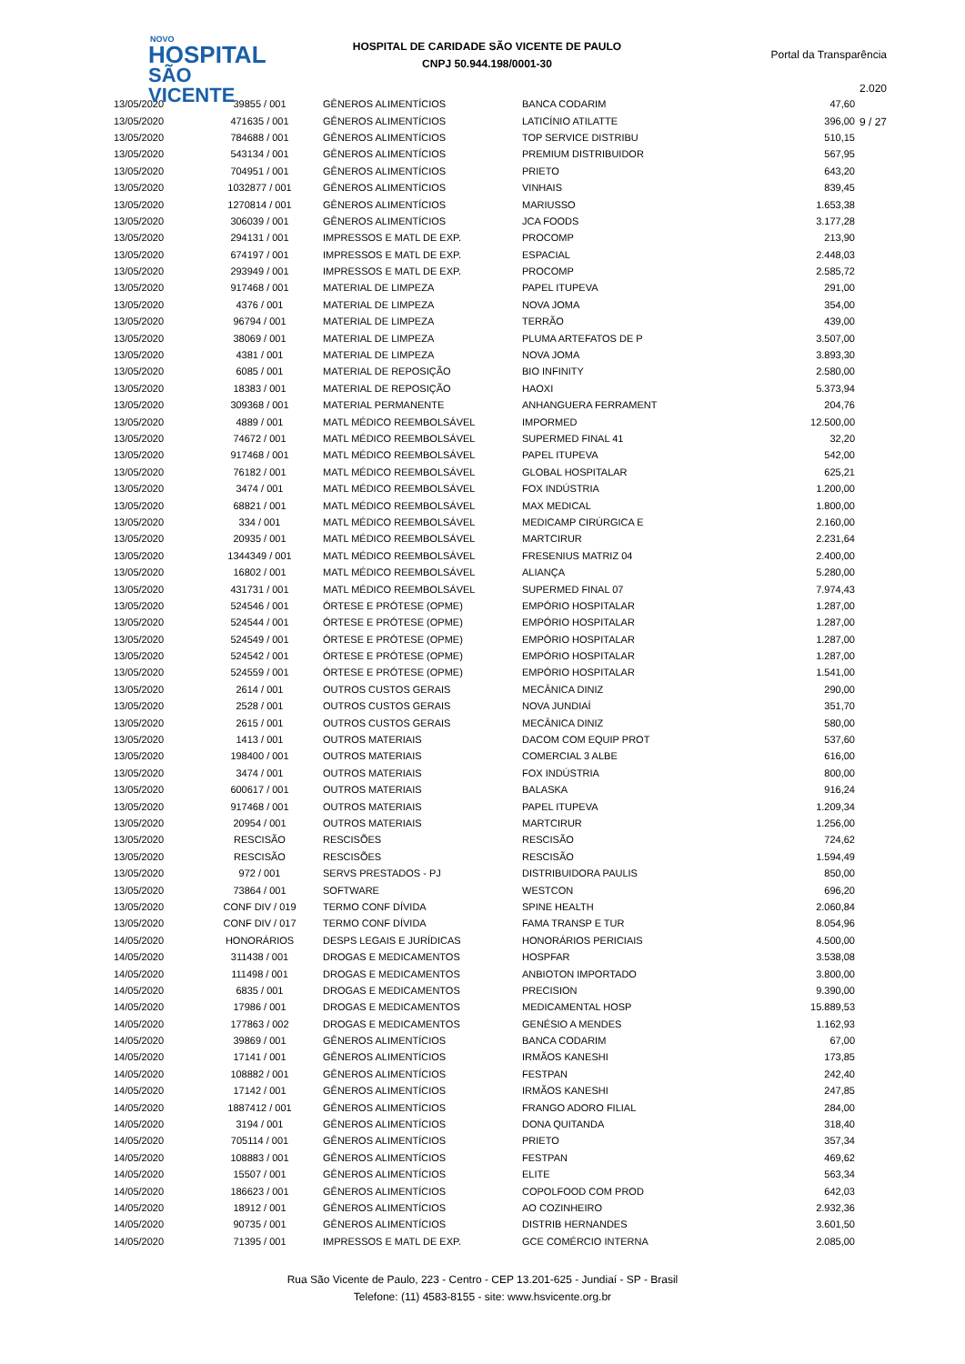NOVO
HOSPITAL
SÃO VICENTE
HOSPITAL DE CARIDADE SÃO VICENTE DE PAULO
CNPJ 50.944.198/0001-30
Portal da Transparência 2.020
9 / 27
| 13/05/2020 | 39855 / 001 | GÊNEROS ALIMENTÍCIOS | BANCA CODARIM | 47,60 |
| 13/05/2020 | 471635 / 001 | GÊNEROS ALIMENTÍCIOS | LATICÍNIO ATILATTE | 396,00 |
| 13/05/2020 | 784688 / 001 | GÊNEROS ALIMENTÍCIOS | TOP SERVICE DISTRIBU | 510,15 |
| 13/05/2020 | 543134 / 001 | GÊNEROS ALIMENTÍCIOS | PREMIUM DISTRIBUIDOR | 567,95 |
| 13/05/2020 | 704951 / 001 | GÊNEROS ALIMENTÍCIOS | PRIETO | 643,20 |
| 13/05/2020 | 1032877 / 001 | GÊNEROS ALIMENTÍCIOS | VINHAIS | 839,45 |
| 13/05/2020 | 1270814 / 001 | GÊNEROS ALIMENTÍCIOS | MARIUSSO | 1.653,38 |
| 13/05/2020 | 306039 / 001 | GÊNEROS ALIMENTÍCIOS | JCA FOODS | 3.177,28 |
| 13/05/2020 | 294131 / 001 | IMPRESSOS E MATL DE EXP. | PROCOMP | 213,90 |
| 13/05/2020 | 674197 / 001 | IMPRESSOS E MATL DE EXP. | ESPACIAL | 2.448,03 |
| 13/05/2020 | 293949 / 001 | IMPRESSOS E MATL DE EXP. | PROCOMP | 2.585,72 |
| 13/05/2020 | 917468 / 001 | MATERIAL DE LIMPEZA | PAPEL ITUPEVA | 291,00 |
| 13/05/2020 | 4376 / 001 | MATERIAL DE LIMPEZA | NOVA JOMA | 354,00 |
| 13/05/2020 | 96794 / 001 | MATERIAL DE LIMPEZA | TERRÃO | 439,00 |
| 13/05/2020 | 38069 / 001 | MATERIAL DE LIMPEZA | PLUMA ARTEFATOS DE P | 3.507,00 |
| 13/05/2020 | 4381 / 001 | MATERIAL DE LIMPEZA | NOVA JOMA | 3.893,30 |
| 13/05/2020 | 6085 / 001 | MATERIAL DE REPOSIÇÃO | BIO INFINITY | 2.580,00 |
| 13/05/2020 | 18383 / 001 | MATERIAL DE REPOSIÇÃO | HAOXI | 5.373,94 |
| 13/05/2020 | 309368 / 001 | MATERIAL PERMANENTE | ANHANGUERA FERRAMENT | 204,76 |
| 13/05/2020 | 4889 / 001 | MATL MÉDICO REEMBOLSÁVEL | IMPORMED | 12.500,00 |
| 13/05/2020 | 74672 / 001 | MATL MÉDICO REEMBOLSÁVEL | SUPERMED FINAL 41 | 32,20 |
| 13/05/2020 | 917468 / 001 | MATL MÉDICO REEMBOLSÁVEL | PAPEL ITUPEVA | 542,00 |
| 13/05/2020 | 76182 / 001 | MATL MÉDICO REEMBOLSÁVEL | GLOBAL HOSPITALAR | 625,21 |
| 13/05/2020 | 3474 / 001 | MATL MÉDICO REEMBOLSÁVEL | FOX INDÚSTRIA | 1.200,00 |
| 13/05/2020 | 68821 / 001 | MATL MÉDICO REEMBOLSÁVEL | MAX MEDICAL | 1.800,00 |
| 13/05/2020 | 334 / 001 | MATL MÉDICO REEMBOLSÁVEL | MEDICAMP CIRÚRGICA E | 2.160,00 |
| 13/05/2020 | 20935 / 001 | MATL MÉDICO REEMBOLSÁVEL | MARTCIRUR | 2.231,64 |
| 13/05/2020 | 1344349 / 001 | MATL MÉDICO REEMBOLSÁVEL | FRESENIUS MATRIZ 04 | 2.400,00 |
| 13/05/2020 | 16802 / 001 | MATL MÉDICO REEMBOLSÁVEL | ALIANÇA | 5.280,00 |
| 13/05/2020 | 431731 / 001 | MATL MÉDICO REEMBOLSÁVEL | SUPERMED FINAL 07 | 7.974,43 |
| 13/05/2020 | 524546 / 001 | ÓRTESE E PRÓTESE (OPME) | EMPÓRIO HOSPITALAR | 1.287,00 |
| 13/05/2020 | 524544 / 001 | ÓRTESE E PRÓTESE (OPME) | EMPÓRIO HOSPITALAR | 1.287,00 |
| 13/05/2020 | 524549 / 001 | ÓRTESE E PRÓTESE (OPME) | EMPÓRIO HOSPITALAR | 1.287,00 |
| 13/05/2020 | 524542 / 001 | ÓRTESE E PRÓTESE (OPME) | EMPÓRIO HOSPITALAR | 1.287,00 |
| 13/05/2020 | 524559 / 001 | ÓRTESE E PRÓTESE (OPME) | EMPÓRIO HOSPITALAR | 1.541,00 |
| 13/05/2020 | 2614 / 001 | OUTROS CUSTOS GERAIS | MECÂNICA DINIZ | 290,00 |
| 13/05/2020 | 2528 / 001 | OUTROS CUSTOS GERAIS | NOVA JUNDIAÍ | 351,70 |
| 13/05/2020 | 2615 / 001 | OUTROS CUSTOS GERAIS | MECÂNICA DINIZ | 580,00 |
| 13/05/2020 | 1413 / 001 | OUTROS MATERIAIS | DACOM COM EQUIP PROT | 537,60 |
| 13/05/2020 | 198400 / 001 | OUTROS MATERIAIS | COMERCIAL 3 ALBE | 616,00 |
| 13/05/2020 | 3474 / 001 | OUTROS MATERIAIS | FOX INDÚSTRIA | 800,00 |
| 13/05/2020 | 600617 / 001 | OUTROS MATERIAIS | BALASKA | 916,24 |
| 13/05/2020 | 917468 / 001 | OUTROS MATERIAIS | PAPEL ITUPEVA | 1.209,34 |
| 13/05/2020 | 20954 / 001 | OUTROS MATERIAIS | MARTCIRUR | 1.256,00 |
| 13/05/2020 | RESCISÃO | RESCISÕES | RESCISÃO | 724,62 |
| 13/05/2020 | RESCISÃO | RESCISÕES | RESCISÃO | 1.594,49 |
| 13/05/2020 | 972 / 001 | SERVS PRESTADOS - PJ | DISTRIBUIDORA PAULIS | 850,00 |
| 13/05/2020 | 73864 / 001 | SOFTWARE | WESTCON | 696,20 |
| 13/05/2020 | CONF DIV / 019 | TERMO CONF DÍVIDA | SPINE HEALTH | 2.060,84 |
| 13/05/2020 | CONF DIV / 017 | TERMO CONF DÍVIDA | FAMA TRANSP E TUR | 8.054,96 |
| 14/05/2020 | HONORÁRIOS | DESPS LEGAIS E JURÍDICAS | HONORÁRIOS PERICIAIS | 4.500,00 |
| 14/05/2020 | 311438 / 001 | DROGAS E MEDICAMENTOS | HOSPFAR | 3.538,08 |
| 14/05/2020 | 111498 / 001 | DROGAS E MEDICAMENTOS | ANBIOTON IMPORTADO | 3.800,00 |
| 14/05/2020 | 6835 / 001 | DROGAS E MEDICAMENTOS | PRECISION | 9.390,00 |
| 14/05/2020 | 17986 / 001 | DROGAS E MEDICAMENTOS | MEDICAMENTAL HOSP | 15.889,53 |
| 14/05/2020 | 177863 / 002 | DROGAS E MEDICAMENTOS | GENÉSIO A MENDES | 1.162,93 |
| 14/05/2020 | 39869 / 001 | GÊNEROS ALIMENTÍCIOS | BANCA CODARIM | 67,00 |
| 14/05/2020 | 17141 / 001 | GÊNEROS ALIMENTÍCIOS | IRMÃOS KANESHI | 173,85 |
| 14/05/2020 | 108882 / 001 | GÊNEROS ALIMENTÍCIOS | FESTPAN | 242,40 |
| 14/05/2020 | 17142 / 001 | GÊNEROS ALIMENTÍCIOS | IRMÃOS KANESHI | 247,85 |
| 14/05/2020 | 1887412 / 001 | GÊNEROS ALIMENTÍCIOS | FRANGO ADORO FILIAL | 284,00 |
| 14/05/2020 | 3194 / 001 | GÊNEROS ALIMENTÍCIOS | DONA QUITANDA | 318,40 |
| 14/05/2020 | 705114 / 001 | GÊNEROS ALIMENTÍCIOS | PRIETO | 357,34 |
| 14/05/2020 | 108883 / 001 | GÊNEROS ALIMENTÍCIOS | FESTPAN | 469,62 |
| 14/05/2020 | 15507 / 001 | GÊNEROS ALIMENTÍCIOS | ELITE | 563,34 |
| 14/05/2020 | 186623 / 001 | GÊNEROS ALIMENTÍCIOS | COPOLFOOD COM PROD | 642,03 |
| 14/05/2020 | 18912 / 001 | GÊNEROS ALIMENTÍCIOS | AO COZINHEIRO | 2.932,36 |
| 14/05/2020 | 90735 / 001 | GÊNEROS ALIMENTÍCIOS | DISTRIB HERNANDES | 3.601,50 |
| 14/05/2020 | 71395 / 001 | IMPRESSOS E MATL DE EXP. | GCE COMÉRCIO INTERNA | 2.085,00 |
Rua São Vicente de Paulo, 223 - Centro - CEP 13.201-625 - Jundiaí - SP - Brasil
Telefone: (11) 4583-8155 - site: www.hsvicente.org.br